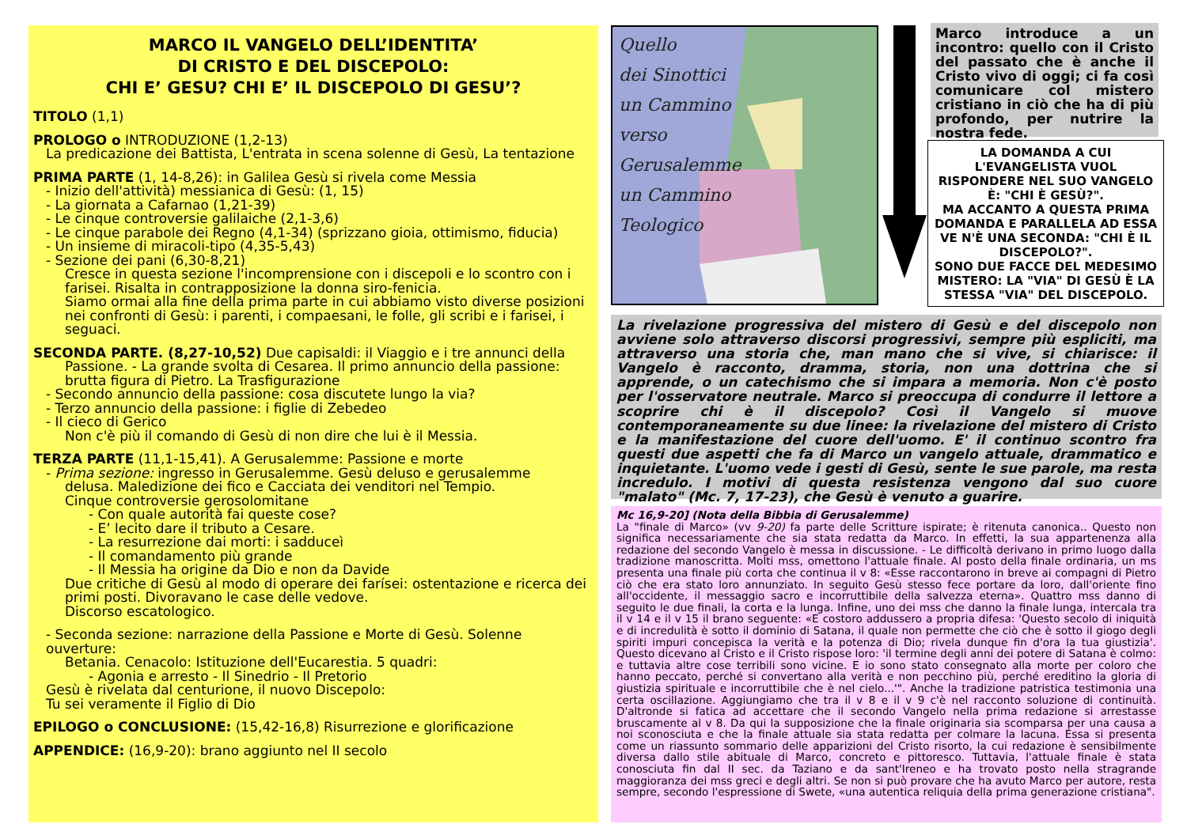MARCO IL VANGELO DELL’IDENTITA’
DI CRISTO E DEL DISCEPOLO:
CHI E’ GESU? CHI E’ IL DISCEPOLO DI GESU’?
TITOLO (1,1)
PROLOGO o INTRODUZIONE (1,2-13)
La predicazione dei Battista, L'entrata in scena solenne di Gesù, La tentazione
PRIMA PARTE (1, 14-8,26): in Galilea Gesù si rivela come Messia
- Inizio dell'attività) messianica di Gesù: (1, 15)
- La giornata a Cafarnao (1,21-39)
- Le cinque controversie galilaiche (2,1-3,6)
- Le cinque parabole dei Regno (4,1-34) (sprizzano gioia, ottimismo, fiducia)
- Un insieme di miracoli-tipo (4,35-5,43)
- Sezione dei pani (6,30-8,21)
Cresce in questa sezione l'incomprensione con i discepoli e lo scontro con i farisei. Risalta in contrapposizione la donna siro-fenicia.
Siamo ormai alla fine della prima parte in cui abbiamo visto diverse posizioni nei confronti di Gesù: i parenti, i compaesani, le folle, gli scribi e i farisei, i seguaci.
SECONDA PARTE. (8,27-10,52) Due capisaldi: il Viaggio e i tre annunci della
Passione. - La grande svolta di Cesarea. Il primo annuncio della passione: brutta figura di Pietro. La Trasfigurazione
- Secondo annuncio della passione: cosa discutete lungo la via?
- Terzo annuncio della passione: i figlie di Zebedeo
- Il cieco di Gerico
Non c'è più il comando di Gesù di non dire che lui è il Messia.
TERZA PARTE (11,1-15,41). A Gerusalemme: Passione e morte
- Prima sezione: ingresso in Gerusalemme. Gesù deluso e gerusalemme
delusa. Maledizione dei fico e Cacciata dei venditori nel Tempio.
Cinque controversie gerosolomitane
- Con quale autorità fai queste cose?
- E’ lecito dare il tributo a Cesare.
- La resurrezione dai morti: i sadduceì
- Il comandamento più grande
- Il Messia ha origine da Dio e non da Davide
Due critiche di Gesù al modo di operare dei farísei: ostentazione e ricerca dei
primi posti. Divoravano le case delle vedove.
Discorso escatologico.
- Seconda sezione: narrazione della Passione e Morte di Gesù. Solenne ouverture:
Betania. Cenacolo: Istituzione dell'Eucarestia. 5 quadri:
- Agonia e arresto - Il Sinedrio - Il Pretorio
Gesù è rivelata dal centurione, il nuovo Discepolo:
Tu sei veramente il Figlio di Dio
EPILOGO o CONCLUSIONE: (15,42-16,8) Risurrezione e glorificazione
APPENDICE: (16,9-20): brano aggiunto nel II secolo
Quello
dei Sinottici
un Cammino
verso
Gerusalemme
un Cammino
Teologico
Marco introduce a un incontro: quello con il Cristo del passato che è anche il Cristo vivo di oggi; ci fa così comunicare col mistero cristiano in ciò che ha di più profondo, per nutrire la nostra fede.
LA DOMANDA A CUI L'EVANGELISTA VUOL RISPONDERE NEL SUO VANGELO È: "CHI È GESÙ?".
MA ACCANTO A QUESTA PRIMA DOMANDA E PARALLELA AD ESSA VE N'È UNA SECONDA: "CHI È IL DISCEPOLO?".
SONO DUE FACCE DEL MEDESIMO MISTERO: LA "VIA" DI GESÙ È LA STESSA "VIA" DEL DISCEPOLO.
La rivelazione progressiva del mistero di Gesù e del discepolo non avviene solo attraverso discorsi progressivi, sempre più espliciti, ma attraverso una storia che, man mano che si vive, si chiarisce: il Vangelo è racconto, dramma, storia, non una dottrina che si apprende, o un catechismo che si impara a memoria. Non c'è posto per l'osservatore neutrale. Marco si preoccupa di condurre il lettore a scoprire chi è il discepolo? Così il Vangelo si muove contemporaneamente su due linee: la rivelazione del mistero di Cristo e la manifestazione del cuore dell'uomo. E' il continuo scontro fra questi due aspetti che fa di Marco un vangelo attuale, drammatico e inquietante. L'uomo vede i gesti di Gesù, sente le sue parole, ma resta incredulo. I motivi di questa resistenza vengono dal suo cuore "malato" (Mc. 7, 17-23), che Gesù è venuto a guarire.
Mc 16,9-20] (Nota della Bibbia di Gerusalemme)
La "finale di Marco» (vv 9-20) fa parte delle Scritture ispirate; è ritenuta canonica.. Questo non significa necessariamente che sia stata redatta da Marco. In effetti, la sua appartenenza alla redazione del secondo Vangelo è messa in discussione. - Le difficoltà derivano in primo luogo dalla tradizione manoscritta. Molti mss, omettono l'attuale finale. Al posto della finale ordinaria, un ms presenta una finale più corta che continua il v 8: «Esse raccontarono in breve ai compagni di Pietro ciò che era stato loro annunziato. In seguito Gesù stesso fece portare da loro, dall'oriente fino all'occidente, il messaggio sacro e incorruttibile della salvezza eterna». Quattro mss danno di seguito le due finali, la corta e la lunga. Infine, uno dei mss che danno la finale lunga, intercala tra il v 14 e il v 15 il brano seguente: «E costoro addussero a propria difesa: 'Questo secolo di iniquità e di incredulità è sotto il dominio di Satana, il quale non permette che ciò che è sotto il giogo degli spiriti impuri concepisca la verità e la potenza di Dio; rivela dunque fin d'ora la tua giustizia'. Questo dicevano al Cristo e il Cristo rispose loro: 'il termine degli anni dei potere di Satana è colmo: e tuttavia altre cose terribili sono vicine. E io sono stato consegnato alla morte per coloro che hanno peccato, perché si convertano alla verità e non pecchino più, perché ereditino la gloria di giustizia spirituale e incorruttibile che è nel cielo...'". Anche la tradizione patristica testimonia una certa oscillazione. Aggiungiamo che tra il v 8 e il v 9 c'è nel racconto soluzione di continuità. D'altronde si fatica ad accettare che il secondo Vangelo nella prima redazione si arrestasse bruscamente al v 8. Da qui la supposizione che la finale originaria sia scomparsa per una causa a noi sconosciuta e che la finale attuale sia stata redatta per colmare la lacuna. Essa si presenta come un riassunto sommario delle apparizioni del Cristo risorto, la cui redazione è sensibilmente diversa dallo stile abituale di Marco, concreto e pittoresco. Tuttavia, l'attuale finale è stata conosciuta fin dal II sec. da Taziano e da sant'Ireneo e ha trovato posto nella stragrande maggioranza dei mss greci e degli altri. Se non si può provare che ha avuto Marco per autore, resta sempre, secondo l'espressione di Swete, «una autentica reliquia della prima generazione cristiana".